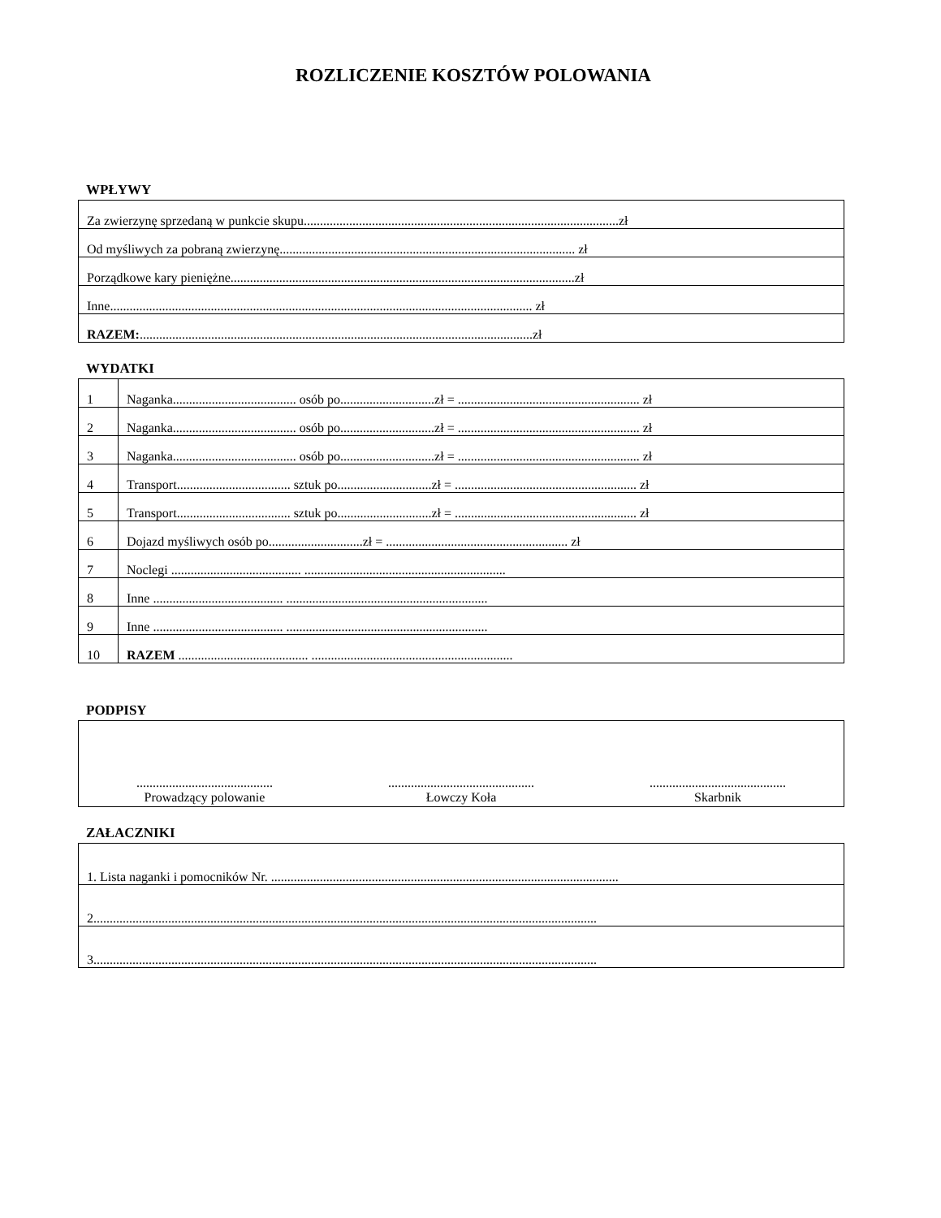ROZLICZENIE KOSZTÓW POLOWANIA
WPŁYWY
| Za zwierzynę sprzedaną w punkcie skupu.................................................................................................zł |
| Od myśliwych za pobraną zwierzynę........................................................................................... zł |
| Porządkowe kary pieniężne..........................................................................................................zł |
| Inne.................................................................................................................................. zł |
| RAZEM: .........................................................................................................................zł |
WYDATKI
| 1 | Naganka...................................... osób po.............................zł = ........................................................ zł |
| 2 | Naganka...................................... osób po.............................zł = ........................................................ zł |
| 3 | Naganka...................................... osób po.............................zł = ........................................................ zł |
| 4 | Transport................................... sztuk po.............................zł = ........................................................ zł |
| 5 | Transport................................... sztuk po.............................zł = ........................................................ zł |
| 6 | Dojazd myśliwych osób po.............................zł = ........................................................ zł |
| 7 | Noclegi ........................................ .............................................................. |
| 8 | Inne ........................................ .............................................................. |
| 9 | Inne ........................................ .............................................................. |
| 10 | RAZEM ........................................ .............................................................. |
PODPISY
| .......................................... Prowadzący polowanie ............................................. Łowczy Koła .......................................... Skarbnik |
ZAŁACZNIKI
| 1. Lista naganki i pomocników Nr. ........................................................................................................... |
| 2........................................................................................................................................................... |
| 3........................................................................................................................................................... |